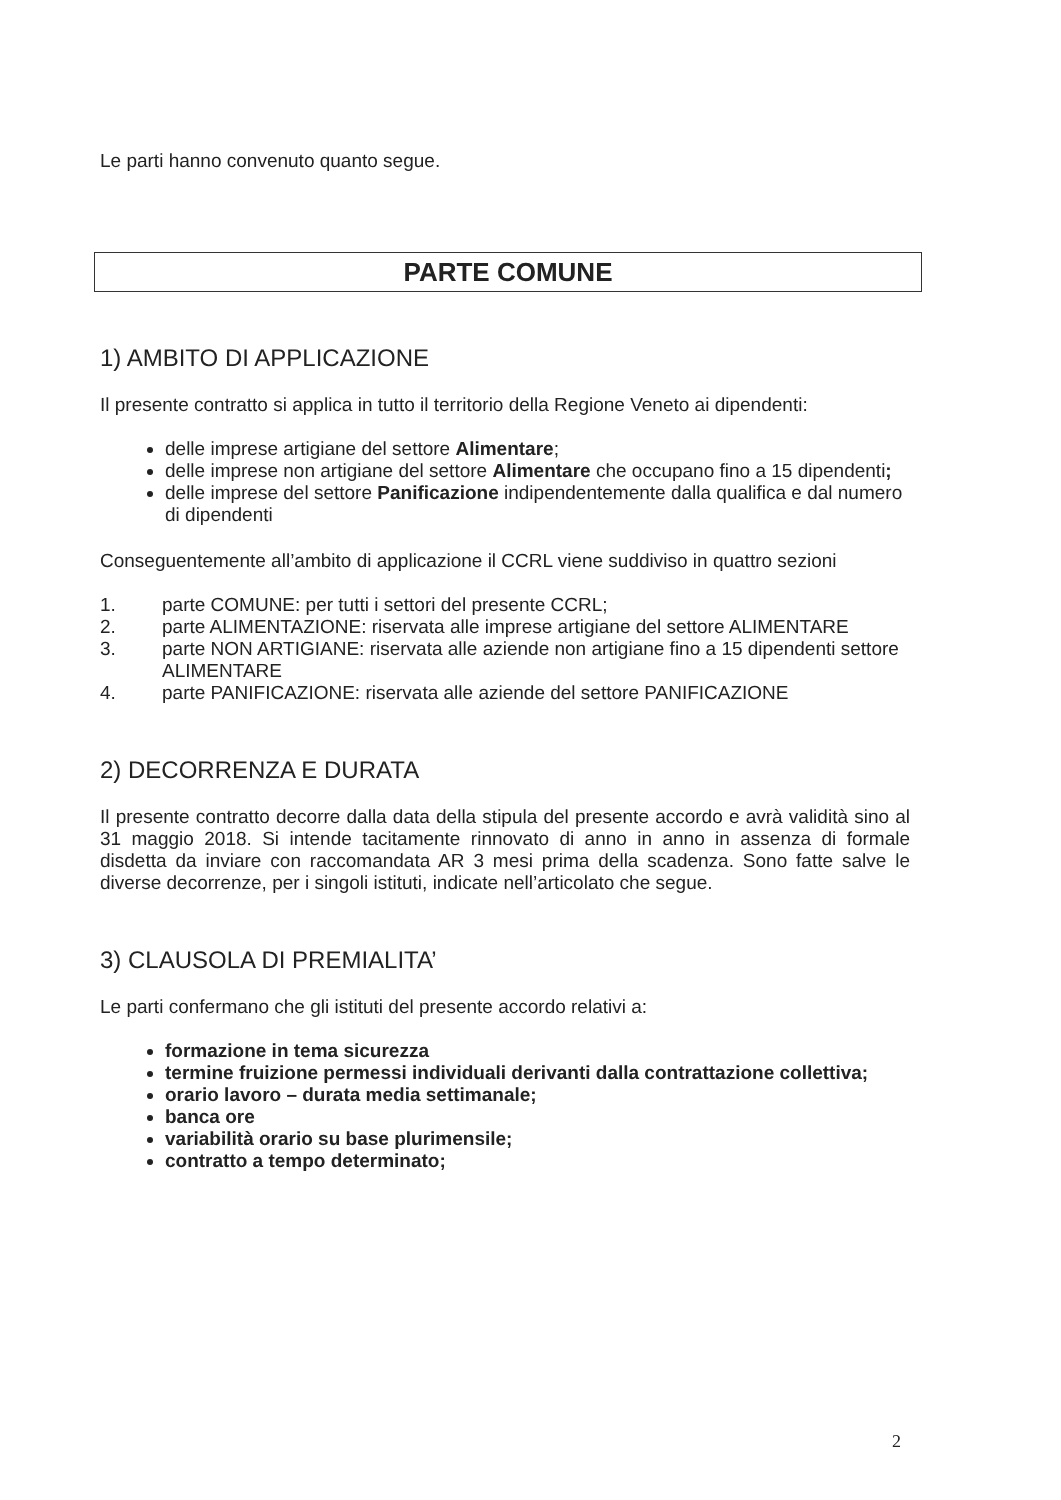Le parti hanno convenuto quanto segue.
PARTE COMUNE
1) AMBITO DI APPLICAZIONE
Il presente contratto si applica in tutto il territorio della Regione Veneto ai dipendenti:
delle imprese artigiane del settore Alimentare;
delle imprese non artigiane del settore Alimentare che occupano fino a 15 dipendenti;
delle imprese del settore Panificazione indipendentemente dalla qualifica e dal numero di dipendenti
Conseguentemente all’ambito di applicazione il CCRL viene suddiviso in quattro sezioni
1. parte COMUNE: per tutti i settori del presente CCRL;
2. parte ALIMENTAZIONE: riservata alle imprese artigiane del settore ALIMENTARE
3. parte NON ARTIGIANE: riservata alle aziende non artigiane fino a 15 dipendenti settore ALIMENTARE
4. parte PANIFICAZIONE: riservata alle aziende del settore PANIFICAZIONE
2) DECORRENZA E DURATA
Il presente contratto decorre dalla data della stipula del presente accordo e avrà validità sino al 31 maggio 2018. Si intende tacitamente rinnovato di anno in anno in assenza di formale disdetta da inviare con raccomandata AR 3 mesi prima della scadenza. Sono fatte salve le diverse decorrenze, per i singoli istituti, indicate nell’articolato che segue.
3) CLAUSOLA DI PREMIALITA’
Le parti confermano che gli istituti del presente accordo relativi a:
formazione in tema sicurezza
termine fruizione permessi individuali derivanti dalla contrattazione collettiva;
orario lavoro – durata media settimanale;
banca ore
variabilità orario su base plurimensile;
contratto a tempo determinato;
2